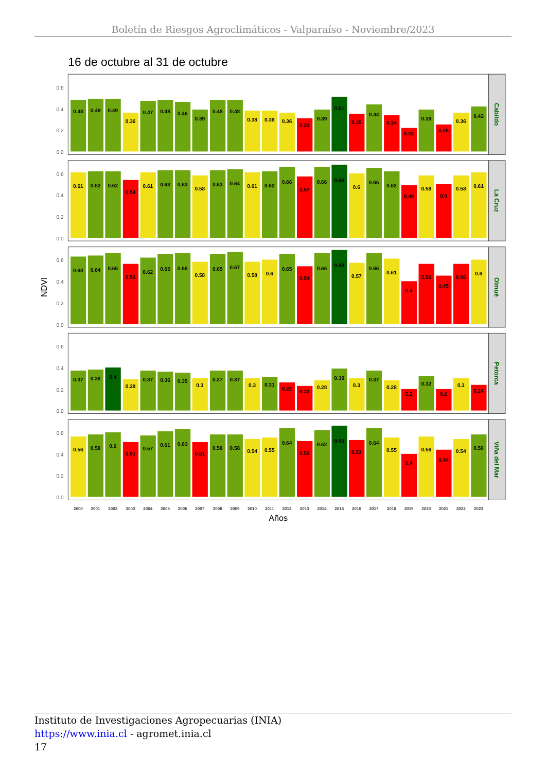Boletín de Riesgos Agroclimáticos - Valparaíso - Noviembre/2023
16 de octubre al 31 de octubre
NDVI
Cabildo
La Cruz
Olmué
Petorca
Viña del Mar
0.6
0.4
0.2
0.0
0.6
0.4
0.2
0.0
0.6
0.4
0.2
0.0
0.6
0.4
0.2
0.0
0.6
0.4
0.2
0.0
0.48
0.49
0.49
0.36
0.47
0.48
0.46
0.39
0.48
0.48
0.38
0.38
0.36
0.31
0.39
0.51
0.35
0.44
0.34
0.22
0.39
0.25
0.36
0.42
0.61
0.62
0.62
0.54
0.61
0.63
0.63
0.58
0.63
0.64
0.61
0.62
0.66
0.57
0.66
0.68
0.6
0.65
0.62
0.49
0.58
0.5
0.58
0.61
0.63
0.64
0.66
0.56
0.62
0.65
0.66
0.58
0.65
0.67
0.58
0.6
0.65
0.54
0.66
0.69
0.57
0.66
0.61
0.4
0.56
0.45
0.56
0.6
0.37
0.38
0.4
0.29
0.37
0.36
0.35
0.3
0.37
0.37
0.3
0.31
0.26
0.23
0.28
0.39
0.3
0.37
0.28
0.2
0.32
0.2
0.3
0.24
0.56
0.58
0.6
0.51
0.57
0.61
0.63
0.51
0.58
0.58
0.54
0.55
0.64
0.52
0.62
0.66
0.53
0.64
0.55
0.4
0.56
0.44
0.54
0.58
2000
2001
2002
2003
2004
2005
2006
2007
2008
2009
2010
2011
2012
2013
2014
2015
2016
2017
2018
2019
2020
2021
2022
2023
Años
Instituto de Investigaciones Agropecuarias (INIA)
https://www.inia.cl - agromet.inia.cl
17